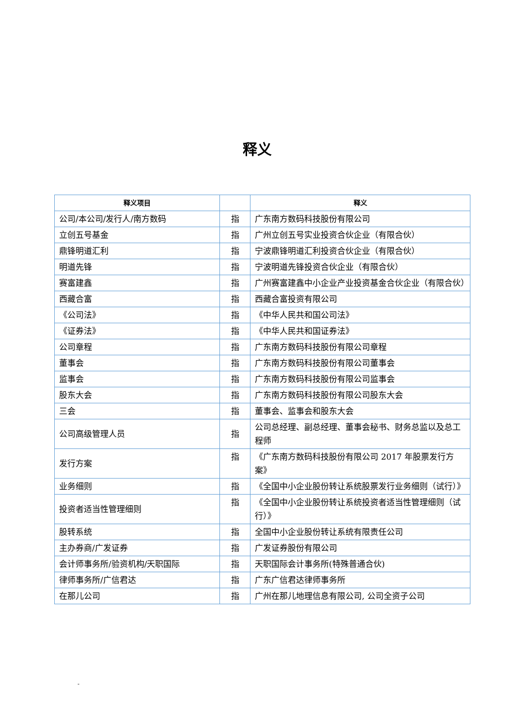释义
| 释义项目 | | 释义 |
| --- | --- | --- |
| 公司/本公司/发行人/南方数码 | 指 | 广东南方数码科技股份有限公司 |
| 立创五号基金 | 指 | 广州立创五号实业投资合伙企业（有限合伙） |
| 鼎锋明道汇利 | 指 | 宁波鼎锋明道汇利投资合伙企业（有限合伙） |
| 明道先锋 | 指 | 宁波明道先锋投资合伙企业（有限合伙） |
| 赛富建鑫 | 指 | 广州赛富建鑫中小企业产业投资基金合伙企业（有限合伙） |
| 西藏合富 | 指 | 西藏合富投资有限公司 |
| 《公司法》 | 指 | 《中华人民共和国公司法》 |
| 《证券法》 | 指 | 《中华人民共和国证券法》 |
| 公司章程 | 指 | 广东南方数码科技股份有限公司章程 |
| 董事会 | 指 | 广东南方数码科技股份有限公司董事会 |
| 监事会 | 指 | 广东南方数码科技股份有限公司监事会 |
| 股东大会 | 指 | 广东南方数码科技股份有限公司股东大会 |
| 三会 | 指 | 董事会、监事会和股东大会 |
| 公司高级管理人员 | 指 | 公司总经理、副总经理、董事会秘书、财务总监以及总工程师 |
| 发行方案 | 指 | 《广东南方数码科技股份有限公司 2017 年股票发行方案》 |
| 业务细则 | 指 | 《全国中小企业股份转让系统股票发行业务细则（试行）》 |
| 投资者适当性管理细则 | 指 | 《全国中小企业股份转让系统投资者适当性管理细则（试行）》 |
| 股转系统 | 指 | 全国中小企业股份转让系统有限责任公司 |
| 主办券商/广发证券 | 指 | 广发证券股份有限公司 |
| 会计师事务所/验资机构/天职国际 | 指 | 天职国际会计事务所(特殊普通合伙) |
| 律师事务所/广信君达 | 指 | 广东广信君达律师事务所 |
| 在那儿公司 | 指 | 广州在那儿地理信息有限公司, 公司全资子公司 |
-